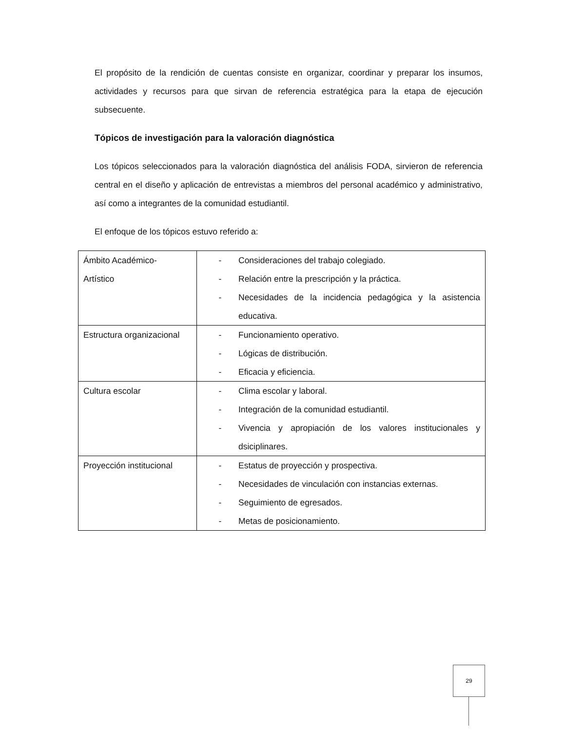El propósito de la rendición de cuentas consiste en organizar, coordinar y preparar los insumos, actividades y recursos para que sirvan de referencia estratégica para la etapa de ejecución subsecuente.
Tópicos de investigación para la valoración diagnóstica
Los tópicos seleccionados para la valoración diagnóstica del análisis FODA, sirvieron de referencia central en el diseño y aplicación de entrevistas a miembros del personal académico y administrativo, así como a integrantes de la comunidad estudiantil.
El enfoque de los tópicos estuvo referido a:
| Ámbito Académico- Artístico | - Consideraciones del trabajo colegiado. - Relación entre la prescripción y la práctica. - Necesidades de la incidencia pedagógica y la asistencia educativa. |
| Estructura organizacional | - Funcionamiento operativo. - Lógicas de distribución. - Eficacia y eficiencia. |
| Cultura escolar | - Clima escolar y laboral. - Integración de la comunidad estudiantil. - Vivencia y apropiación de los valores institucionales y dsiciplinares. |
| Proyección institucional | - Estatus de proyección y prospectiva. - Necesidades de vinculación con instancias externas. - Seguimiento de egresados. - Metas de posicionamiento. |
29